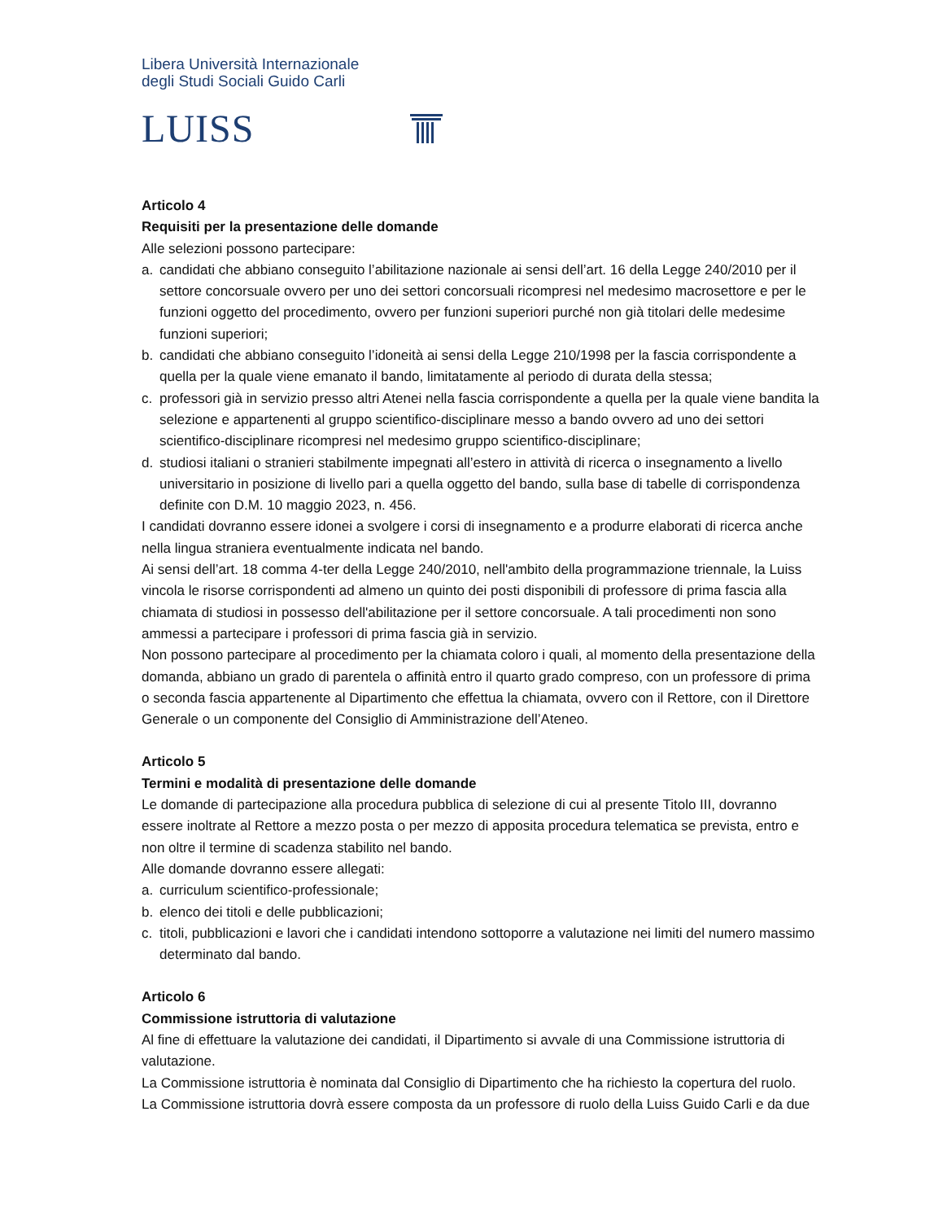Libera Università Internazionale
degli Studi Sociali Guido Carli
LUISS
Articolo 4
Requisiti per la presentazione delle domande
Alle selezioni possono partecipare:
a. candidati che abbiano conseguito l’abilitazione nazionale ai sensi dell’art. 16 della Legge 240/2010 per il settore concorsuale ovvero per uno dei settori concorsuali ricompresi nel medesimo macrosettore e per le funzioni oggetto del procedimento, ovvero per funzioni superiori purché non già titolari delle medesime funzioni superiori;
b. candidati che abbiano conseguito l’idoneità ai sensi della Legge 210/1998 per la fascia corrispondente a quella per la quale viene emanato il bando, limitatamente al periodo di durata della stessa;
c. professori già in servizio presso altri Atenei nella fascia corrispondente a quella per la quale viene bandita la selezione e appartenenti al gruppo scientifico-disciplinare messo a bando ovvero ad uno dei settori scientifico-disciplinare ricompresi nel medesimo gruppo scientifico-disciplinare;
d. studiosi italiani o stranieri stabilmente impegnati all’estero in attività di ricerca o insegnamento a livello universitario in posizione di livello pari a quella oggetto del bando, sulla base di tabelle di corrispondenza definite con D.M. 10 maggio 2023, n. 456.
I candidati dovranno essere idonei a svolgere i corsi di insegnamento e a produrre elaborati di ricerca anche nella lingua straniera eventualmente indicata nel bando.
Ai sensi dell’art. 18 comma 4-ter della Legge 240/2010, nell'ambito della programmazione triennale, la Luiss vincola le risorse corrispondenti ad almeno un quinto dei posti disponibili di professore di prima fascia alla chiamata di studiosi in possesso dell'abilitazione per il settore concorsuale. A tali procedimenti non sono ammessi a partecipare i professori di prima fascia già in servizio.
Non possono partecipare al procedimento per la chiamata coloro i quali, al momento della presentazione della domanda, abbiano un grado di parentela o affinità entro il quarto grado compreso, con un professore di prima o seconda fascia appartenente al Dipartimento che effettua la chiamata, ovvero con il Rettore, con il Direttore Generale o un componente del Consiglio di Amministrazione dell’Ateneo.
Articolo 5
Termini e modalità di presentazione delle domande
Le domande di partecipazione alla procedura pubblica di selezione di cui al presente Titolo III, dovranno essere inoltrate al Rettore a mezzo posta o per mezzo di apposita procedura telematica se prevista, entro e non oltre il termine di scadenza stabilito nel bando.
Alle domande dovranno essere allegati:
a. curriculum scientifico-professionale;
b. elenco dei titoli e delle pubblicazioni;
c. titoli, pubblicazioni e lavori che i candidati intendono sottoporre a valutazione nei limiti del numero massimo determinato dal bando.
Articolo 6
Commissione istruttoria di valutazione
Al fine di effettuare la valutazione dei candidati, il Dipartimento si avvale di una Commissione istruttoria di valutazione.
La Commissione istruttoria è nominata dal Consiglio di Dipartimento che ha richiesto la copertura del ruolo.
La Commissione istruttoria dovrà essere composta da un professore di ruolo della Luiss Guido Carli e da due